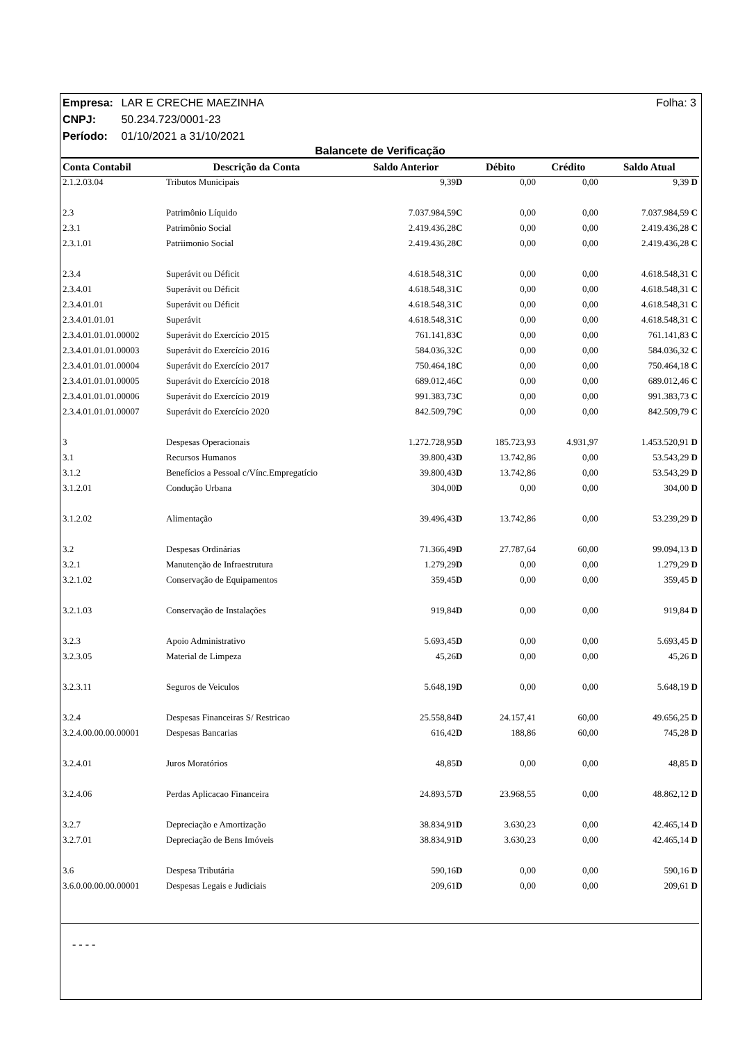Folha: 3 Empresa: LAR E CRECHE MAEZINHA
CNPJ: 50.234.723/0001-23
Período: 01/10/2021 a 31/10/2021
Balancete de Verificação
| Conta Contabil | Descrição da Conta | Saldo Anterior | Débito | Crédito | Saldo Atual |
| --- | --- | --- | --- | --- | --- |
| 2.1.2.03.04 | Tributos Municipais | 9,39 D | 0,00 | 0,00 | 9,39 D |
| 2.3 | Patrimônio Líquido | 7.037.984,59 C | 0,00 | 0,00 | 7.037.984,59 C |
| 2.3.1 | Patrimônio Social | 2.419.436,28 C | 0,00 | 0,00 | 2.419.436,28 C |
| 2.3.1.01 | Patriimonio Social | 2.419.436,28 C | 0,00 | 0,00 | 2.419.436,28 C |
| 2.3.4 | Superávit ou Déficit | 4.618.548,31 C | 0,00 | 0,00 | 4.618.548,31 C |
| 2.3.4.01 | Superávit ou Déficit | 4.618.548,31 C | 0,00 | 0,00 | 4.618.548,31 C |
| 2.3.4.01.01 | Superávit ou Déficit | 4.618.548,31 C | 0,00 | 0,00 | 4.618.548,31 C |
| 2.3.4.01.01.01 | Superávit | 4.618.548,31 C | 0,00 | 0,00 | 4.618.548,31 C |
| 2.3.4.01.01.01.00002 | Superávit do Exercício 2015 | 761.141,83 C | 0,00 | 0,00 | 761.141,83 C |
| 2.3.4.01.01.01.00003 | Superávit do Exercício 2016 | 584.036,32 C | 0,00 | 0,00 | 584.036,32 C |
| 2.3.4.01.01.01.00004 | Superávit do Exercício 2017 | 750.464,18 C | 0,00 | 0,00 | 750.464,18 C |
| 2.3.4.01.01.01.00005 | Superávit do Exercício 2018 | 689.012,46 C | 0,00 | 0,00 | 689.012,46 C |
| 2.3.4.01.01.01.00006 | Superávit do Exercício 2019 | 991.383,73 C | 0,00 | 0,00 | 991.383,73 C |
| 2.3.4.01.01.01.00007 | Superávit do Exercício 2020 | 842.509,79 C | 0,00 | 0,00 | 842.509,79 C |
| 3 | Despesas Operacionais | 1.272.728,95 D | 185.723,93 | 4.931,97 | 1.453.520,91 D |
| 3.1 | Recursos Humanos | 39.800,43 D | 13.742,86 | 0,00 | 53.543,29 D |
| 3.1.2 | Benefícios a Pessoal c/Vínc.Empregatício | 39.800,43 D | 13.742,86 | 0,00 | 53.543,29 D |
| 3.1.2.01 | Condução Urbana | 304,00 D | 0,00 | 0,00 | 304,00 D |
| 3.1.2.02 | Alimentação | 39.496,43 D | 13.742,86 | 0,00 | 53.239,29 D |
| 3.2 | Despesas Ordinárias | 71.366,49 D | 27.787,64 | 60,00 | 99.094,13 D |
| 3.2.1 | Manutenção de Infraestrutura | 1.279,29 D | 0,00 | 0,00 | 1.279,29 D |
| 3.2.1.02 | Conservação de Equipamentos | 359,45 D | 0,00 | 0,00 | 359,45 D |
| 3.2.1.03 | Conservação de Instalações | 919,84 D | 0,00 | 0,00 | 919,84 D |
| 3.2.3 | Apoio Administrativo | 5.693,45 D | 0,00 | 0,00 | 5.693,45 D |
| 3.2.3.05 | Material de Limpeza | 45,26 D | 0,00 | 0,00 | 45,26 D |
| 3.2.3.11 | Seguros de Veiculos | 5.648,19 D | 0,00 | 0,00 | 5.648,19 D |
| 3.2.4 | Despesas Financeiras S/ Restricao | 25.558,84 D | 24.157,41 | 60,00 | 49.656,25 D |
| 3.2.4.00.00.00.00001 | Despesas Bancarias | 616,42 D | 188,86 | 60,00 | 745,28 D |
| 3.2.4.01 | Juros Moratórios | 48,85 D | 0,00 | 0,00 | 48,85 D |
| 3.2.4.06 | Perdas Aplicacao Financeira | 24.893,57 D | 23.968,55 | 0,00 | 48.862,12 D |
| 3.2.7 | Depreciação e Amortização | 38.834,91 D | 3.630,23 | 0,00 | 42.465,14 D |
| 3.2.7.01 | Depreciação de Bens Imóveis | 38.834,91 D | 3.630,23 | 0,00 | 42.465,14 D |
| 3.6 | Despesa Tributária | 590,16 D | 0,00 | 0,00 | 590,16 D |
| 3.6.0.00.00.00.00001 | Despesas Legais e Judiciais | 209,61 D | 0,00 | 0,00 | 209,61 D |
- - - -